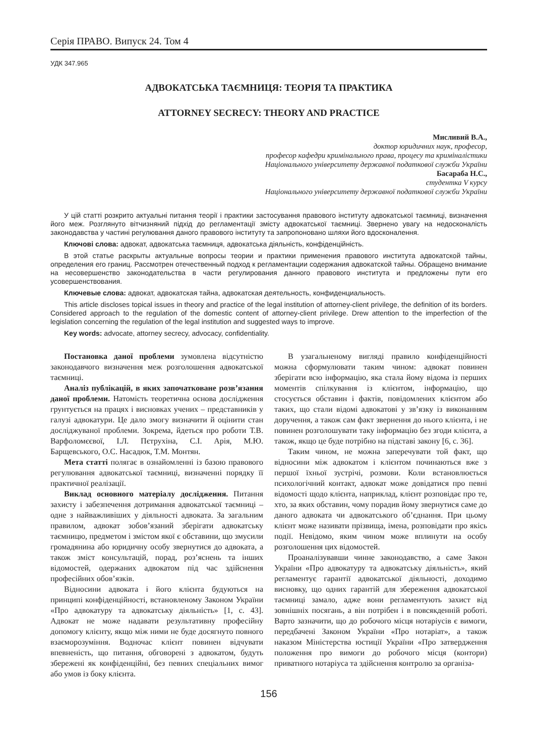Серія ПРАВО. Випуск 24. Том 4
УДК 347.965
АДВОКАТСЬКА ТАЄМНИЦЯ: ТЕОРІЯ ТА ПРАКТИКА
ATTORNEY SECRECY: THEORY AND PRACTICE
Мисливий В.А.,
доктор юридичних наук, професор,
професор кафедри кримінального права, процесу та криміналістики
Національного університету державної податкової служби України
Басараба Н.С.,
студентка V курсу
Національного університету державної податкової служби України
У цій статті розкрито актуальні питання теорії і практики застосування правового інституту адвокатської таємниці, визначення його меж. Розглянуто вітчизняний підхід до регламентації змісту адвокатської таємниці. Звернено увагу на недосконалість законодавства у частині регулювання даного правового інституту та запропоновано шляхи його вдосконалення.
Ключові слова: адвокат, адвокатська таємниця, адвокатська діяльність, конфіденційність.
В этой статье раскрыты актуальные вопросы теории и практики применения правового института адвокатской тайны, определения его границ. Рассмотрен отечественный подход к регламентации содержания адвокатской тайны. Обращено внимание на несовершенство законодательства в части регулирования данного правового института и предложены пути его усовершенствования.
Ключевые слова: адвокат, адвокатская тайна, адвокатская деятельность, конфиденциальность.
This article discloses topical issues in theory and practice of the legal institution of attorney-client privilege, the definition of its borders. Considered approach to the regulation of the domestic content of attorney-client privilege. Drew attention to the imperfection of the legislation concerning the regulation of the legal institution and suggested ways to improve.
Key words: advocate, attorney secrecy, advocacy, confidentiality.
Постановка даної проблеми зумовлена відсутністю законодавчого визначення меж розголошення адвокатської таємниці.
Аналіз публікацій, в яких започатковане розв’язання даної проблеми. Натомість теоретична основа дослідження грунтується на працях і висновках учених – представників у галузі адвокатури. Це дало змогу визначити й оцінити стан досліджуваної проблеми. Зокрема, йдеться про роботи Т.В. Варфоломєєвої, І.Л. Пєтрухіна, С.І. Арія, М.Ю. Барщевського, О.С. Насадюк, Т.М. Монтян.
Мета статті полягає в ознайомленні із базою правового регулювання адвокатської таємниці, визначенні порядку її практичної реалізації.
Виклад основного матеріалу дослідження. Питання захисту і забезпечення дотримання адвокатської таємниці – одне з найважливіших у діяльності адвоката. За загальним правилом, адвокат зобов’язаний зберігати адвокатську таємницю, предметом і змістом якої є обставини, що змусили громадянина або юридичну особу звернутися до адвоката, а також зміст консультацій, порад, роз’яснень та інших відомостей, одержаних адвокатом під час здійснення професійних обов’язків.
Відносини адвоката і його клієнта будуються на принципі конфіденційності, встановленому Законом України «Про адвокатуру та адвокатську діяльність» [1, с. 43]. Адвокат не може надавати результативну професійну допомогу клієнту, якщо між ними не буде досягнуто повного взаєморозуміння. Водночас клієнт повинен відчувати впевненість, що питання, обговорені з адвокатом, будуть збережені як конфіденційні, без певних спеціальних вимог або умов із боку клієнта.
В узагальненому вигляді правило конфіденційності можна сформулювати таким чином: адвокат повинен зберігати всю інформацію, яка стала йому відома із перших моментів спілкування із клієнтом, інформацію, що стосується обставин і фактів, повідомлених клієнтом або таких, що стали відомі адвокатові у зв’язку із виконанням доручення, а також сам факт звернення до нього клієнта, і не повинен розголошувати таку інформацію без згоди клієнта, а також, якщо це буде потрібно на підставі закону [6, с. 36].
Таким чином, не можна заперечувати той факт, що відносини між адвокатом і клієнтом починаються вже з першої їхньої зустрічі, розмови. Коли встановлюється психологічний контакт, адвокат може довідатися про певні відомості щодо клієнта, наприклад, клієнт розповідає про те, хто, за яких обставин, чому порадив йому звернутися саме до даного адвоката чи адвокатського об’єднання. При цьому клієнт може називати прізвища, імена, розповідати про якісь події. Невідомо, яким чином може вплинути на особу розголошення цих відомостей.
Проаналізувавши чинне законодавство, а саме Закон України «Про адвокатуру та адвокатську діяльність», який регламентує гарантії адвокатської діяльності, доходимо висновку, що одних гарантій для збереження адвокатської таємниці замало, адже вони регламентують захист від зовнішніх посягань, а він потрібен і в повсякденній роботі. Варто зазначити, що до робочого місця нотаріусів є вимоги, передбачені Законом України «Про нотаріат», а також наказом Міністерства юстиції України «Про затвердження положення про вимоги до робочого місця (контори) приватного нотаріуса та здійснення контролю за організа-
156